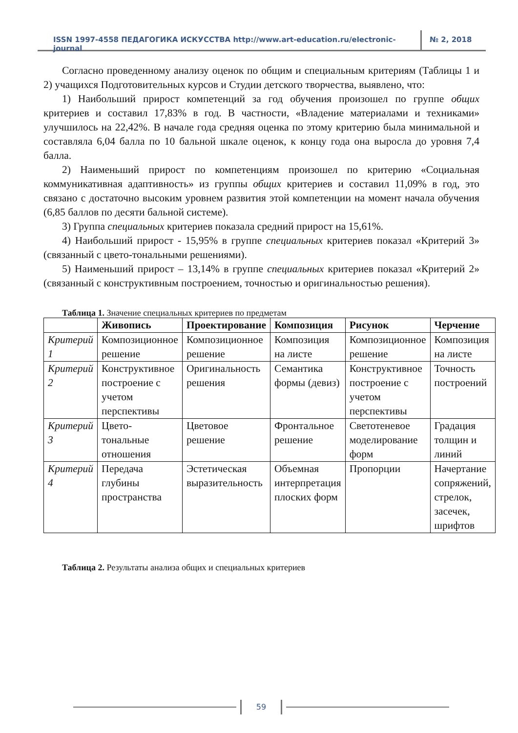ISSN 1997-4558 ПЕДАГОГИКА ИСКУССТВА http://www.art-education.ru/electronic-journal
№ 2, 2018
Согласно проведенному анализу оценок по общим и специальным критериям (Таблицы 1 и 2) учащихся Подготовительных курсов и Студии детского творчества, выявлено, что:
1) Наибольший прирост компетенций за год обучения произошел по группе общих критериев и составил 17,83% в год. В частности, «Владение материалами и техниками» улучшилось на 22,42%. В начале года средняя оценка по этому критерию была минимальной и составляла 6,04 балла по 10 бальной шкале оценок, к концу года она выросла до уровня 7,4 балла.
2) Наименьший прирост по компетенциям произошел по критерию «Социальная коммуникативная адаптивность» из группы общих критериев и составил 11,09% в год, это связано с достаточно высоким уровнем развития этой компетенции на момент начала обучения (6,85 баллов по десяти бальной системе).
3) Группа специальных критериев показала средний прирост на 15,61%.
4) Наибольший прирост - 15,95% в группе специальных критериев показал «Критерий 3» (связанный с цвето-тональными решениями).
5) Наименьший прирост – 13,14% в группе специальных критериев показал «Критерий 2» (связанный с конструктивным построением, точностью и оригинальностью решения).
Таблица 1. Значение специальных критериев по предметам
| | Живопись | Проектирование | Композиция | Рисунок | Черчение |
| --- | --- | --- | --- | --- | --- |
| Критерий 1 | Композиционное решение | Композиционное решение | Композиция на листе | Композиционное решение | Композиция на листе |
| Критерий 2 | Конструктивное построение с учетом перспективы | Оригинальность решения | Семантика формы (девиз) | Конструктивное построение с учетом перспективы | Точность построений |
| Критерий 3 | Цвето-тональные отношения | Цветовое решение | Фронтальное решение | Светотеневое моделирование форм | Градация толщин и линий |
| Критерий 4 | Передача глубины пространства | Эстетическая выразительность | Объемная интерпретация плоских форм | Пропорции | Начертание сопряжений, стрелок, засечек, шрифтов |
Таблица 2. Результаты анализа общих и специальных критериев
59